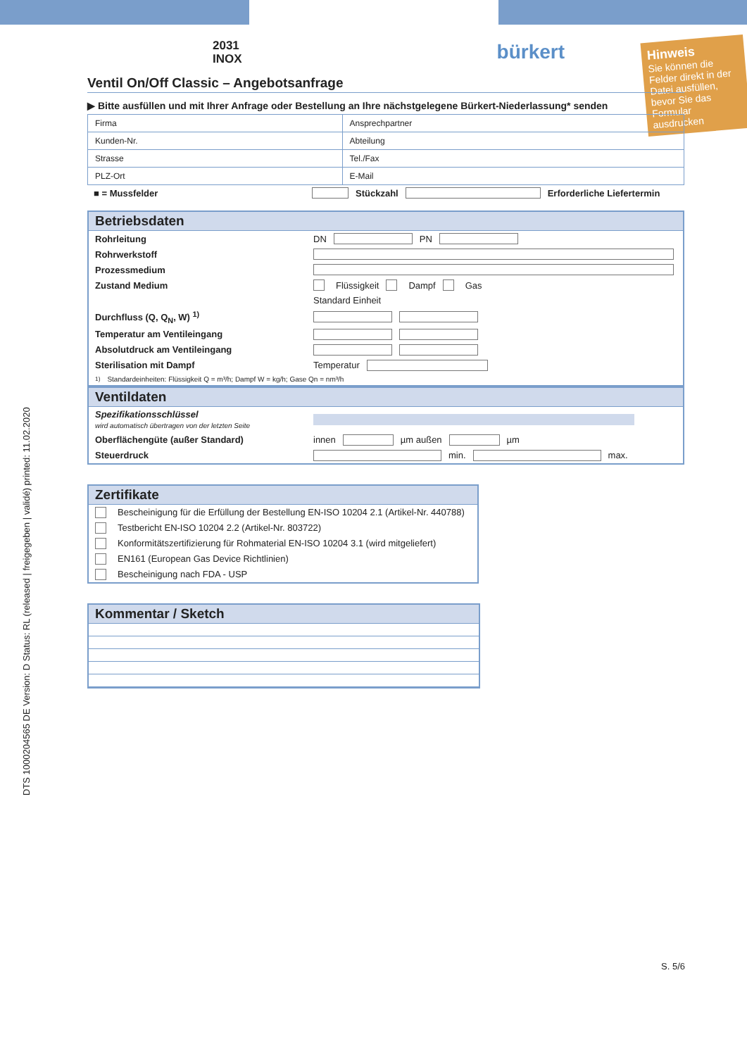Hinweis
Sie können die Felder direkt in der Datei ausfüllen, bevor Sie das Formular ausdrucken
2031
INOX
bürkert
Ventil On/Off Classic – Angebotsanfrage
▶ Bitte ausfüllen und mit Ihrer Anfrage oder Bestellung an Ihre nächstgelegene Bürkert-Niederlassung* senden
| Firma | Ansprechpartner |
| Kunden-Nr. | Abteilung |
| Strasse | Tel./Fax |
| PLZ-Ort | E-Mail |
■ = Mussfelder Stückzahl Erforderliche Liefertermin
Betriebsdaten
Rohrleitung DN PN
Rohrwerkstoff
Prozessmedium
Zustand Medium Flüssigkeit Dampf Gas
Standard Einheit
Durchfluss (Q, Q<sub>N</sub>, W) <sup>1)</sup>
Temperatur am Ventileingang
Absolutdruck am Ventileingang
Sterilisation mit Dampf Temperatur
<sup>1)</sup> Standardeinheiten: Flüssigkeit Q = m³/h; Dampf W = kg/h; Gase Qn = nm³/h
Ventildaten
Spezifikationsschlüssel
wird automatisch übertragen von der letzten Seite
Oberflächengüte (außer Standard) innen µm außen µm
Steuerdruck min. max.
Zertifikate
Bescheinigung für die Erfüllung der Bestellung EN-ISO 10204 2.1 (Artikel-Nr. 440788)
Testbericht EN-ISO 10204 2.2 (Artikel-Nr. 803722)
Konformitätszertifizierung für Rohmaterial EN-ISO 10204 3.1 (wird mitgeliefert)
EN161 (European Gas Device Richtlinien)
Bescheinigung nach FDA - USP
Kommentar / Sketch
DTS 1000204565 DE Version: D Status: RL (released | freigegeben | validé) printed: 11.02.2020
S. 5/6